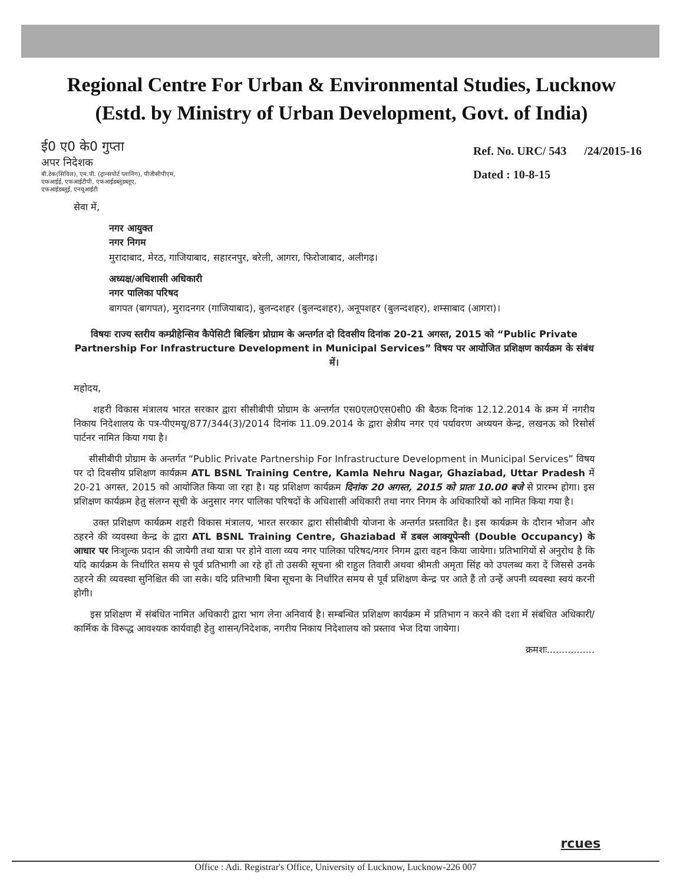Regional Centre For Urban & Environmental Studies, Lucknow
(Estd. by Ministry of Urban Development, Govt. of India)
ई0 ए0 के0 गुप्ता
अपर निदेशक
बी.टेक(सिविल), एम.पी. (ट्रान्सपोर्ट प्लानिंग), पीजीसीपीएम,
एफआईई, एफआईटीपी, एफआईडब्लूडब्लूए,
एफआईडब्लूई, एनयूआईटी
Ref. No. URC/ 543 /24/2015-16
Dated : 10-8-15
सेवा में,
नगर आयुक्त
नगर निगम
मुरादाबाद, मेरठ, गाजियाबाद, सहारनपुर, बरेली, आगरा, फिरोजाबाद, अलीगढ़।
अध्यक्ष/अधिशासी अधिकारी
नगर पालिका परिषद
बागपत (बागपत), मुरादनगर (गाजियाबाद), बुलन्दशहर (बुलन्दशहर), अनूपशहर (बुलन्दशहर), शम्साबाद (आगरा)।
विषयः राज्य स्तरीय कम्प्रीहेन्सिव कैपेसिटी बिल्डिंग प्रोग्राम के अन्तर्गत दो दिवसीय दिनांक 20-21 अगस्त, 2015 को “Public Private Partnership For Infrastructure Development in Municipal Services” विषय पर आयोजित प्रशिक्षण कार्यक्रम के संबंध में।
महोदय,
शहरी विकास मंत्रालय भारत सरकार द्वारा सीसीबीपी प्रोग्राम के अन्तर्गत एस0एल0एस0सी0 की बैठक दिनांक 12.12.2014 के क्रम में नगरीय निकाय निदेशालय के पत्र-पीएमयू/877/344(3)/2014 दिनांक 11.09.2014 के द्वारा क्षेत्रीय नगर एवं पर्यावरण अध्ययन केन्द्र, लखनऊ को रिसोर्स पार्टनर नामित किया गया है।
सीसीबीपी प्रोग्राम के अन्तर्गत “Public Private Partnership For Infrastructure Development in Municipal Services” विषय पर दो दिवसीय प्रशिक्षण कार्यक्रम ATL BSNL Training Centre, Kamla Nehru Nagar, Ghaziabad, Uttar Pradesh में 20-21 अगस्त, 2015 को आयोजित किया जा रहा है। यह प्रशिक्षण कार्यक्रम दिनांक 20 अगस्त, 2015 को प्रातः 10.00 बजे से प्रारम्भ होगा। इस प्रशिक्षण कार्यक्रम हेतु संलग्न सूची के अनुसार नगर पालिका परिषदों के अधिशासी अधिकारी तथा नगर निगम के अधिकारियों को नामित किया गया है।
उक्त प्रशिक्षण कार्यक्रम शहरी विकास मंत्रालय, भारत सरकार द्वारा सीसीबीपी योजना के अन्तर्गत प्रस्तावित है। इस कार्यक्रम के दौरान भोजन और ठहरने की व्यवस्था केन्द्र के द्वारा ATL BSNL Training Centre, Ghaziabad में डबल आक्यूपेन्सी (Double Occupancy) के आधार पर निःशुल्क प्रदान की जायेगी तथा यात्रा पर होने वाला व्यय नगर पालिका परिषद/नगर निगम द्वारा वहन किया जायेगा। प्रतिभागियों से अनुरोध है कि यदि कार्यक्रम के निर्धारित समय से पूर्व प्रतिभागी आ रहे हों तो उसकी सूचना श्री राहुल तिवारी अथवा श्रीमती अमृता सिंह को उपलब्ध करा दें जिससे उनके ठहरने की व्यवस्था सुनिश्चित की जा सके। यदि प्रतिभागी बिना सूचना के निर्धारित समय से पूर्व प्रशिक्षण केन्द्र पर आते हैं तो उन्हें अपनी व्यवस्था स्वयं करनी होगी।
इस प्रशिक्षण में संबंधित नामित अधिकारी द्वारा भाग लेना अनिवार्य है। सम्बन्धित प्रशिक्षण कार्यक्रम में प्रतिभाग न करने की दशा में संबंधित अधिकारी/कार्मिक के विरूद्ध आवश्यक कार्यवाही हेतु शासन/निदेशक, नगरीय निकाय निदेशालय को प्रस्ताव भेज दिया जायेगा।
क्रमशः................
rcues
Office : Adi. Registrar's Office, University of Lucknow, Lucknow-226 007